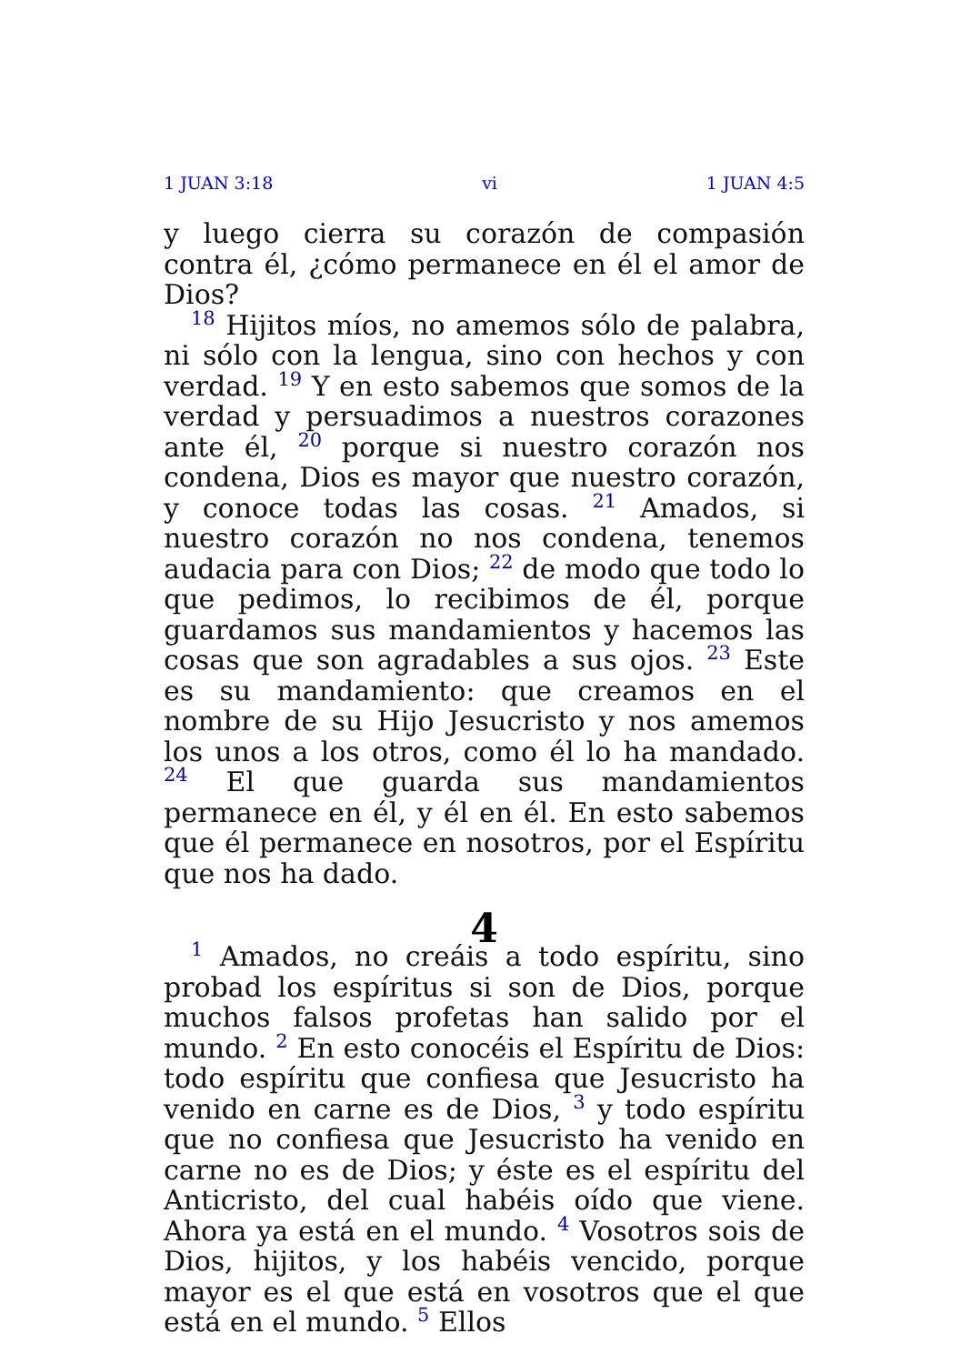1 JUAN 3:18 vi 1 JUAN 4:5
y luego cierra su corazón de compasión contra él, ¿cómo permanece en él el amor de Dios?
<sup>18</sup> Hijitos míos, no amemos sólo de palabra, ni sólo con la lengua, sino con hechos y con verdad. <sup>19</sup> Y en esto sabemos que somos de la verdad y persuadimos a nuestros corazones ante él, <sup>20</sup> porque si nuestro corazón nos condena, Dios es mayor que nuestro corazón, y conoce todas las cosas. <sup>21</sup> Amados, si nuestro corazón no nos condena, tenemos audacia para con Dios; <sup>22</sup> de modo que todo lo que pedimos, lo recibimos de él, porque guardamos sus mandamientos y hacemos las cosas que son agradables a sus ojos. <sup>23</sup> Este es su mandamiento: que creamos en el nombre de su Hijo Jesucristo y nos amemos los unos a los otros, como él lo ha mandado. <sup>24</sup> El que guarda sus mandamientos permanece en él, y él en él. En esto sabemos que él permanece en nosotros, por el Espíritu que nos ha dado.
4
<sup>1</sup> Amados, no creáis a todo espíritu, sino probad los espíritus si son de Dios, porque muchos falsos profetas han salido por el mundo. <sup>2</sup> En esto conocéis el Espíritu de Dios: todo espíritu que confiesa que Jesucristo ha venido en carne es de Dios, <sup>3</sup> y todo espíritu que no confiesa que Jesucristo ha venido en carne no es de Dios; y éste es el espíritu del Anticristo, del cual habéis oído que viene. Ahora ya está en el mundo. <sup>4</sup> Vosotros sois de Dios, hijitos, y los habéis vencido, porque mayor es el que está en vosotros que el que está en el mundo. <sup>5</sup> Ellos